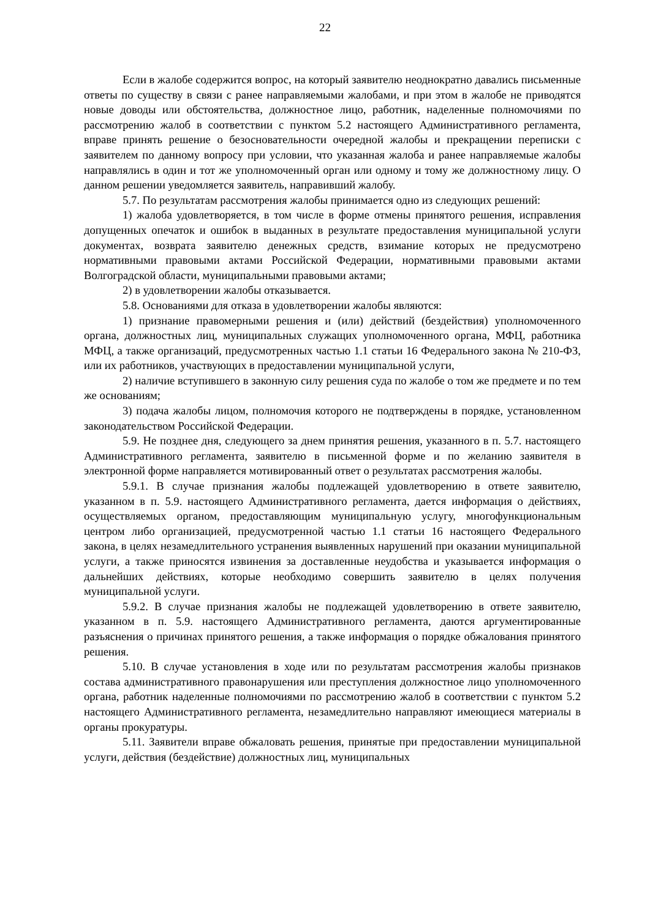22
Если в жалобе содержится вопрос, на который заявителю неоднократно давались письменные ответы по существу в связи с ранее направляемыми жалобами, и при этом в жалобе не приводятся новые доводы или обстоятельства, должностное лицо, работник, наделенные полномочиями по рассмотрению жалоб в соответствии с пунктом 5.2 настоящего Административного регламента, вправе принять решение о безосновательности очередной жалобы и прекращении переписки с заявителем по данному вопросу при условии, что указанная жалоба и ранее направляемые жалобы направлялись в один и тот же уполномоченный орган или одному и тому же должностному лицу. О данном решении уведомляется заявитель, направивший жалобу.
5.7. По результатам рассмотрения жалобы принимается одно из следующих решений:
1) жалоба удовлетворяется, в том числе в форме отмены принятого решения, исправления допущенных опечаток и ошибок в выданных в результате предоставления муниципальной услуги документах, возврата заявителю денежных средств, взимание которых не предусмотрено нормативными правовыми актами Российской Федерации, нормативными правовыми актами Волгоградской области, муниципальными правовыми актами;
2) в удовлетворении жалобы отказывается.
5.8. Основаниями для отказа в удовлетворении жалобы являются:
1) признание правомерными решения и (или) действий (бездействия) уполномоченного органа, должностных лиц, муниципальных служащих уполномоченного органа, МФЦ, работника МФЦ, а также организаций, предусмотренных частью 1.1 статьи 16 Федерального закона № 210-ФЗ, или их работников, участвующих в предоставлении муниципальной услуги,
2) наличие вступившего в законную силу решения суда по жалобе о том же предмете и по тем же основаниям;
3) подача жалобы лицом, полномочия которого не подтверждены в порядке, установленном законодательством Российской Федерации.
5.9. Не позднее дня, следующего за днем принятия решения, указанного в п. 5.7. настоящего Административного регламента, заявителю в письменной форме и по желанию заявителя в электронной форме направляется мотивированный ответ о результатах рассмотрения жалобы.
5.9.1. В случае признания жалобы подлежащей удовлетворению в ответе заявителю, указанном в п. 5.9. настоящего Административного регламента, дается информация о действиях, осуществляемых органом, предоставляющим муниципальную услугу, многофункциональным центром либо организацией, предусмотренной частью 1.1 статьи 16 настоящего Федерального закона, в целях незамедлительного устранения выявленных нарушений при оказании муниципальной услуги, а также приносятся извинения за доставленные неудобства и указывается информация о дальнейших действиях, которые необходимо совершить заявителю в целях получения муниципальной услуги.
5.9.2. В случае признания жалобы не подлежащей удовлетворению в ответе заявителю, указанном в п. 5.9. настоящего Административного регламента, даются аргументированные разъяснения о причинах принятого решения, а также информация о порядке обжалования принятого решения.
5.10. В случае установления в ходе или по результатам рассмотрения жалобы признаков состава административного правонарушения или преступления должностное лицо уполномоченного органа, работник наделенные полномочиями по рассмотрению жалоб в соответствии с пунктом 5.2 настоящего Административного регламента, незамедлительно направляют имеющиеся материалы в органы прокуратуры.
5.11. Заявители вправе обжаловать решения, принятые при предоставлении муниципальной услуги, действия (бездействие) должностных лиц, муниципальных